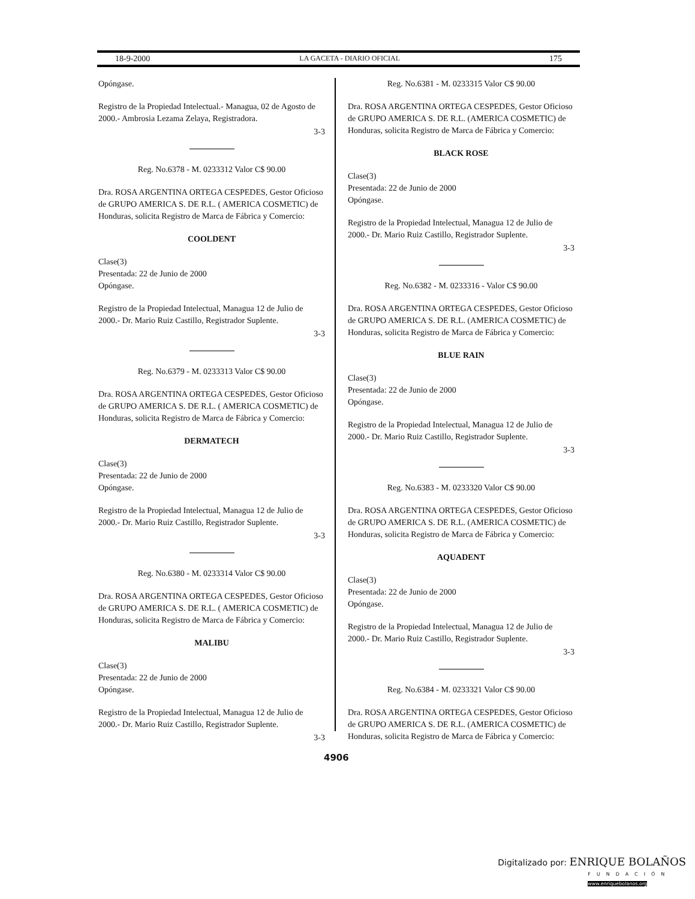18-9-2000 LA GACETA - DIARIO OFICIAL 175
Opóngase.
Registro de la Propiedad Intelectual.- Managua, 02 de Agosto de 2000.- Ambrosia Lezama Zelaya, Registradora.
3-3
Reg. No.6378 - M. 0233312 Valor C$ 90.00
Dra. ROSA ARGENTINA ORTEGA CESPEDES, Gestor Oficioso de GRUPO AMERICA S. DE R.L. ( AMERICA COSMETIC) de Honduras, solicita Registro de Marca de Fábrica y Comercio:
COOLDENT
Clase(3)
Presentada: 22 de Junio de 2000
Opóngase.
Registro de la Propiedad Intelectual, Managua 12 de Julio de 2000.- Dr. Mario Ruiz Castillo, Registrador Suplente.
3-3
Reg. No.6379 - M. 0233313 Valor C$ 90.00
Dra. ROSA ARGENTINA ORTEGA CESPEDES, Gestor Oficioso de GRUPO AMERICA S. DE R.L. ( AMERICA COSMETIC) de Honduras, solicita Registro de Marca de Fábrica y Comercio:
DERMATECH
Clase(3)
Presentada: 22 de Junio de 2000
Opóngase.
Registro de la Propiedad Intelectual, Managua 12 de Julio de 2000.- Dr. Mario Ruiz Castillo, Registrador Suplente.
3-3
Reg. No.6380 - M. 0233314 Valor C$ 90.00
Dra. ROSA ARGENTINA ORTEGA CESPEDES, Gestor Oficioso de GRUPO AMERICA S. DE R.L. ( AMERICA COSMETIC) de Honduras, solicita Registro de Marca de Fábrica y Comercio:
MALIBU
Clase(3)
Presentada: 22 de Junio de 2000
Opóngase.
Registro de la Propiedad Intelectual, Managua 12 de Julio de 2000.- Dr. Mario Ruiz Castillo, Registrador Suplente.
3-3
Reg. No.6381 - M. 0233315 Valor C$ 90.00
Dra. ROSA ARGENTINA ORTEGA CESPEDES, Gestor Oficioso de GRUPO AMERICA S. DE R.L. (AMERICA COSMETIC) de Honduras, solicita Registro de Marca de Fábrica y Comercio:
BLACK ROSE
Clase(3)
Presentada: 22 de Junio de 2000
Opóngase.
Registro de la Propiedad Intelectual, Managua 12 de Julio de 2000.- Dr. Mario Ruiz Castillo, Registrador Suplente.
3-3
Reg. No.6382 - M. 0233316 - Valor C$ 90.00
Dra. ROSA ARGENTINA ORTEGA CESPEDES, Gestor Oficioso de GRUPO AMERICA S. DE R.L. (AMERICA COSMETIC) de Honduras, solicita Registro de Marca de Fábrica y Comercio:
BLUE RAIN
Clase(3)
Presentada: 22 de Junio de 2000
Opóngase.
Registro de la Propiedad Intelectual, Managua 12 de Julio de 2000.- Dr. Mario Ruiz Castillo, Registrador Suplente.
3-3
Reg. No.6383 - M. 0233320 Valor C$ 90.00
Dra. ROSA ARGENTINA ORTEGA CESPEDES, Gestor Oficioso de GRUPO AMERICA S. DE R.L. (AMERICA COSMETIC) de Honduras, solicita Registro de Marca de Fábrica y Comercio:
AQUADENT
Clase(3)
Presentada: 22 de Junio de 2000
Opóngase.
Registro de la Propiedad Intelectual, Managua 12 de Julio de 2000.- Dr. Mario Ruiz Castillo, Registrador Suplente.
3-3
Reg. No.6384 - M. 0233321 Valor C$ 90.00
Dra. ROSA ARGENTINA ORTEGA CESPEDES, Gestor Oficioso de GRUPO AMERICA S. DE R.L. (AMERICA COSMETIC) de Honduras, solicita Registro de Marca de Fábrica y Comercio:
4906
Digitalizado por: ENRIQUE BOLAÑOS
FUNDACIÓN
www.enriquebolanos.org